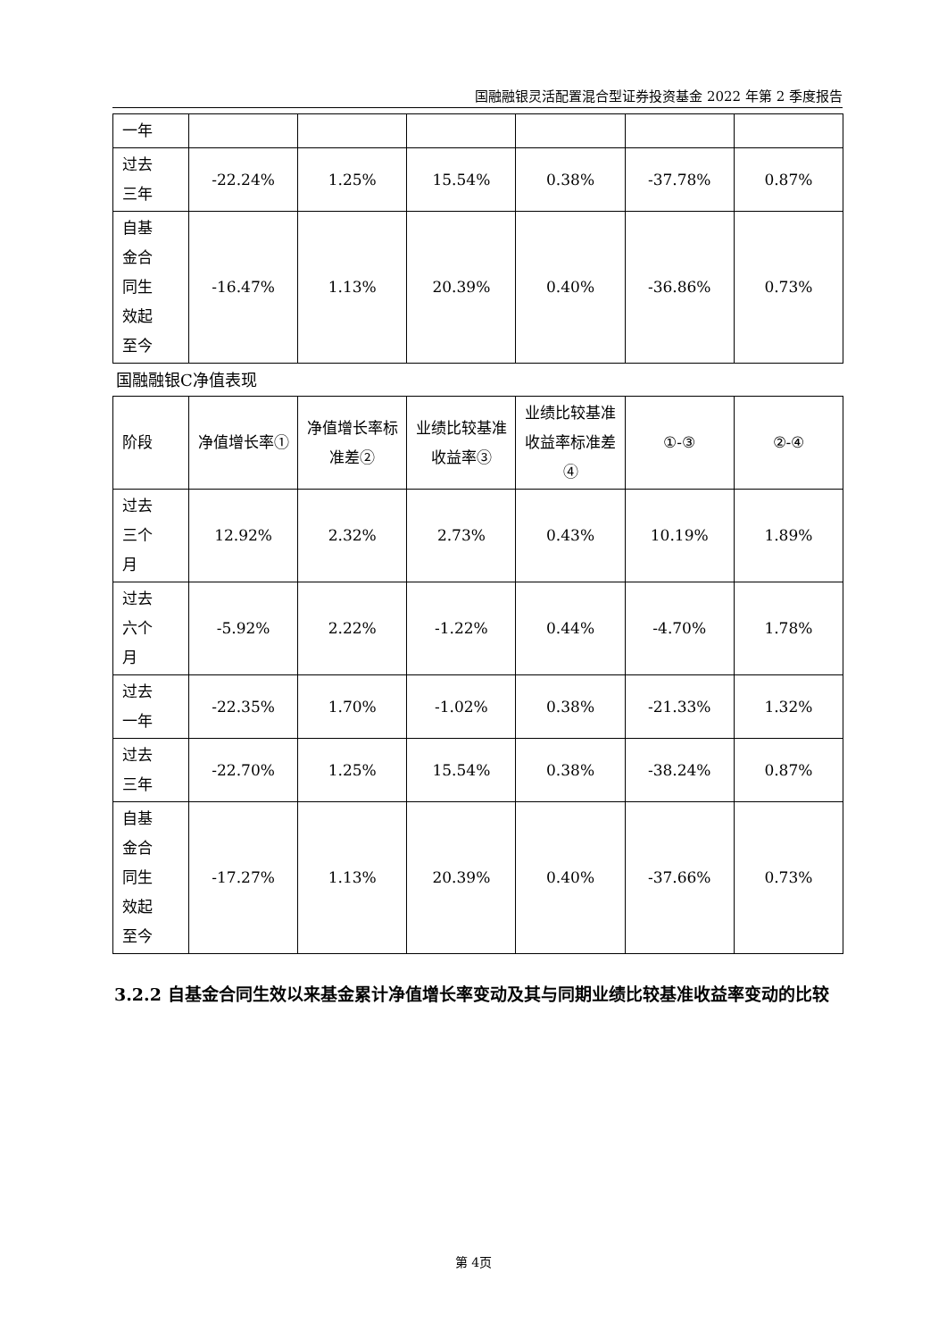国融融银灵活配置混合型证券投资基金 2022 年第 2 季度报告
| 一年 | | | | | | |
| 过去 三年 | -22.24% | 1.25% | 15.54% | 0.38% | -37.78% | 0.87% |
| 自基 金合 同生 效起 至今 | -16.47% | 1.13% | 20.39% | 0.40% | -36.86% | 0.73% |
国融融银C净值表现
| 阶段 | 净值增长率① | 净值增长率标准差② | 业绩比较基准收益率③ | 业绩比较基准收益率标准差④ | ①-③ | ②-④ |
| 过去 三个 月 | 12.92% | 2.32% | 2.73% | 0.43% | 10.19% | 1.89% |
| 过去 六个 月 | -5.92% | 2.22% | -1.22% | 0.44% | -4.70% | 1.78% |
| 过去 一年 | -22.35% | 1.70% | -1.02% | 0.38% | -21.33% | 1.32% |
| 过去 三年 | -22.70% | 1.25% | 15.54% | 0.38% | -38.24% | 0.87% |
| 自基 金合 同生 效起 至今 | -17.27% | 1.13% | 20.39% | 0.40% | -37.66% | 0.73% |
3.2.2 自基金合同生效以来基金累计净值增长率变动及其与同期业绩比较基准收益率变动的比较
第 4页